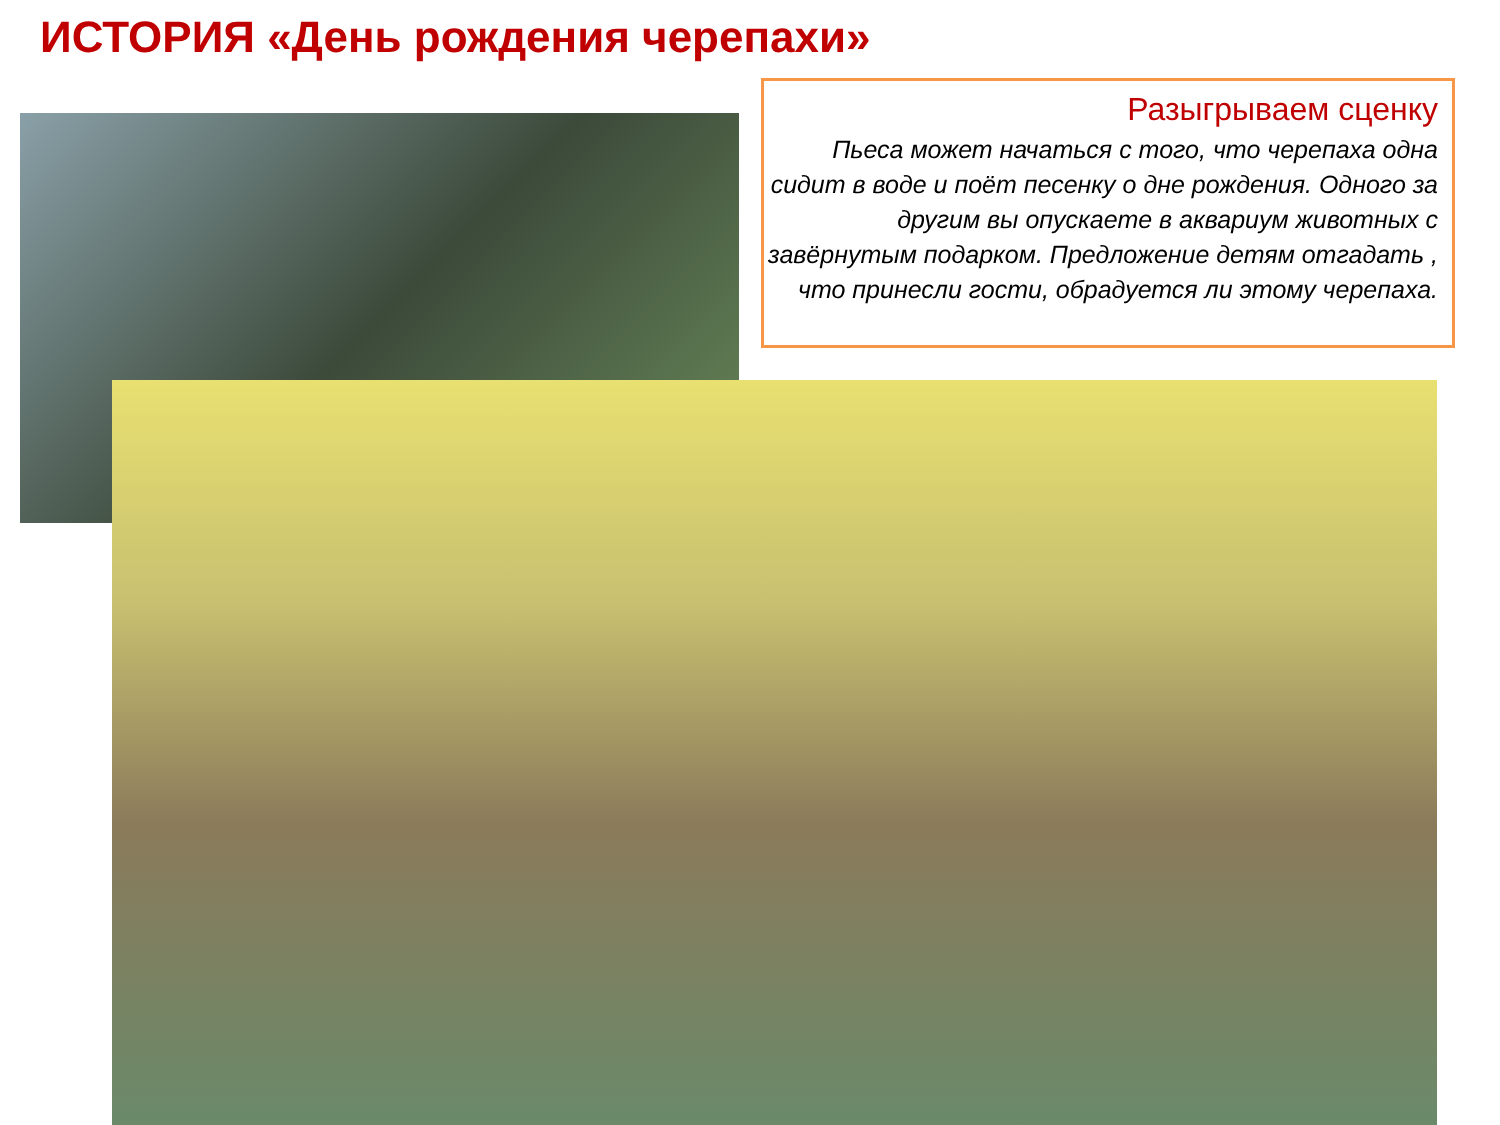ИСТОРИЯ «День рождения черепахи»
Разыгрываем сценку
Пьеса может начаться с того, что черепаха одна сидит в воде и поёт песенку о дне рождения. Одного за другим вы опускаете в аквариум животных с завёрнутым подарком. Предложение детям отгадать , что принесли гости, обрадуется ли этому черепаха.